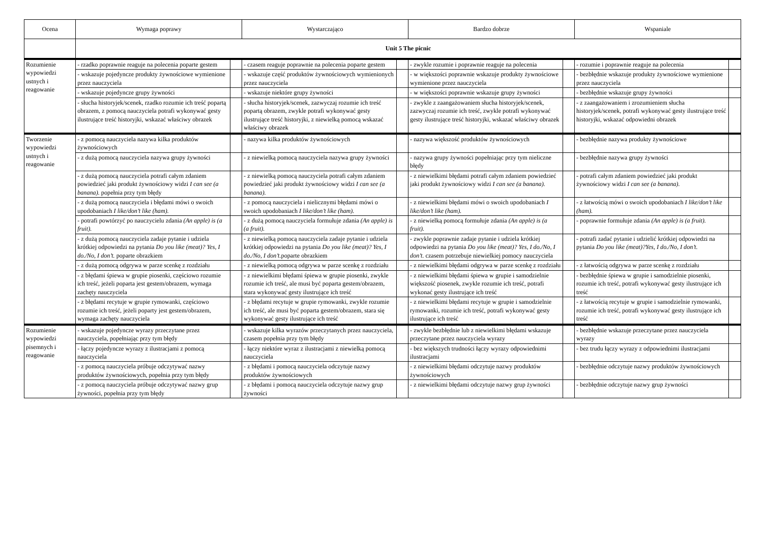| Ocena | Wymaga poprawy | | Wystarczająco | | Bardzo dobrze | | Wspaniale | |
| --- | --- | --- | --- | --- | --- | --- | --- | --- |
| | Unit 5 The picnic | | | | | | | |
| Rozumienie wypowiedzi ustnych i reagowanie | - rzadko poprawnie reaguje na polecenia poparte gestem | | - czasem reaguje poprawnie na polecenia poparte gestem | | - zwykle rozumie i poprawnie reaguje na polecenia | | - rozumie i poprawnie reaguje na polecenia | |
| | - wskazuje pojedyncze produkty żywnościowe wymienione przez nauczyciela | | - wskazuje część produktów żywnościowych wymienionych przez nauczyciela | | - w większości poprawnie wskazuje produkty żywnościowe wymienione przez nauczyciela | | - bezbłędnie wskazuje produkty żywnościowe wymienione przez nauczyciela | |
| | - wskazuje pojedyncze grupy żywności | | - wskazuje niektóre grupy żywności | | - w większości poprawnie wskazuje grupy żywności | | - bezbłędnie wskazuje grupy żywności | |
| | - słucha historyjek/scenek, rzadko rozumie ich treść popartą obrazem, z pomocą nauczyciela potrafi wykonywać gesty ilustrujące treść historyjki, wskazać właściwy obrazek | | - słucha historyjek/scenek, zazwyczaj rozumie ich treść popartą obrazem, zwykle potrafi wykonywać gesty ilustrujące treść historyjki, z niewielką pomocą wskazać właściwy obrazek | | - zwykle z zaangażowaniem słucha historyjek/scenek, zazwyczaj rozumie ich treść, zwykle potrafi wykonywać gesty ilustrujące treść historyjki, wskazać właściwy obrazek | | - z zaangażowaniem i zrozumieniem słucha historyjek/scenek, potrafi wykonywać gesty ilustrujące treść historyjki, wskazać odpowiedni obrazek | |
| Tworzenie wypowiedzi ustnych i reagowanie | - z pomocą nauczyciela nazywa kilka produktów żywnościowych | | - nazywa kilka produktów żywnościowych | | - nazywa większość produktów żywnościowych | | - bezbłędnie nazywa produkty żywnościowe | |
| | - z dużą pomocą nauczyciela nazywa grupy żywności | | - z niewielką pomocą nauczyciela nazywa grupy żywności | | - nazywa grupy żywności popełniając przy tym nieliczne błędy | | - bezbłędnie nazywa grupy żywności | |
| | - z dużą pomocą nauczyciela potrafi całym zdaniem powiedzieć jaki produkt żywnościowy widzi I can see (a banana). popełnia przy tym błędy | | - z niewielką pomocą nauczyciela potrafi całym zdaniem powiedzieć jaki produkt żywnościowy widzi I can see (a banana). | | - z niewielkimi błędami potrafi całym zdaniem powiedzieć jaki produkt żywnościowy widzi I can see (a banana). | | - potrafi całym zdaniem powiedzieć jaki produkt żywnościowy widzi I can see (a banana). | |
| | - z dużą pomocą nauczyciela i błędami mówi o swoich upodobaniach I like/don’t like (ham). | | - z pomocą nauczyciela i nielicznymi błędami mówi o swoich upodobaniach I like/don’t like (ham). | | - z niewielkimi błędami mówi o swoich upodobaniach I like/don’t like (ham). | | - z łatwością mówi o swoich upodobaniach I like/don’t like (ham). | |
| | - potrafi powtórzyć po nauczycielu zdania (An apple) is (a fruit). | | - z dużą pomocą nauczyciela formułuje zdania (An apple) is (a fruit). | | - z niewielką pomocą formułuje zdania (An apple) is (a fruit). | | - poprawnie formułuje zdania (An apple) is (a fruit). | |
| | - z dużą pomocą nauczyciela zadaje pytanie i udziela krótkiej odpowiedzi na pytania Do you like (meat)? Yes, I do./No, I don’t. poparte obrazkiem | | - z niewielką pomocą nauczyciela zadaje pytanie i udziela krótkiej odpowiedzi na pytania Do you like (meat)? Yes, I do./No, I don’t. poparte obrazkiem | | - zwykle poprawnie zadaje pytanie i udziela krótkiej odpowiedzi na pytania Do you like (meat)? Yes, I do./No, I don’t. czasem potrzebuje niewielkiej pomocy nauczyciela | | - potrafi zadać pytanie i udzielić krótkiej odpowiedzi na pytania Do you like (meat)?Yes, I do./No, I don’t. | |
| | - z dużą pomocą odgrywa w parze scenkę z rozdziału | | - z niewielką pomocą odgrywa w parze scenkę z rozdziału | | - z niewielkimi błędami odgrywa w parze scenkę z rozdziału | | - z łatwością odgrywa w parze scenkę z rozdziału | |
| | - z błędami śpiewa w grupie piosenki, częściowo rozumie ich treść, jeżeli poparta jest gestem/obrazem, wymaga zachęty nauczyciela | | - z niewielkimi błędami śpiewa w grupie piosenki, zwykle rozumie ich treść, ale musi być poparta gestem/obrazem, stara wykonywać gesty ilustrujące ich treść | | - z niewielkimi błędami śpiewa w grupie i samodzielnie większość piosenek, zwykle rozumie ich treść, potrafi wykonać gesty ilustrujące ich treść | | - bezbłędnie śpiewa w grupie i samodzielnie piosenki, rozumie ich treść, potrafi wykonywać gesty ilustrujące ich treść | |
| | - z błędami recytuje w grupie rymowanki, częściowo rozumie ich treść, jeżeli poparty jest gestem/obrazem, wymaga zachęty nauczyciela | | - z błędami recytuje w grupie rymowanki, zwykle rozumie ich treść, ale musi być poparta gestem/obrazem, stara się wykonywać gesty ilustrujące ich treść | | - z niewielkimi błędami recytuje w grupie i samodzielnie rymowanki, rozumie ich treść, potrafi wykonywać gesty ilustrujące ich treść | | - z łatwością recytuje w grupie i samodzielnie rymowanki, rozumie ich treść, potrafi wykonywać gesty ilustrujące ich treść | |
| Rozumienie wypowiedzi pisemnych i reagowanie | - wskazuje pojedyncze wyrazy przeczytane przez nauczyciela, popełniając przy tym błędy | | - wskazuje kilka wyrazów przeczytanych przez nauczyciela, czasem popełnia przy tym błędy | | - zwykle bezbłędnie lub z niewielkimi błędami wskazuje przeczytane przez nauczyciela wyrazy | | - bezbłędnie wskazuje przeczytane przez nauczyciela wyrazy | |
| | - łączy pojedyncze wyrazy z ilustracjami z pomocą nauczyciela | | - łączy niektóre wyraz z ilustracjami z niewielką pomocą nauczyciela | | - bez większych trudności łączy wyrazy odpowiednimi ilustracjami | | - bez trudu łączy wyrazy z odpowiednimi ilustracjami | |
| | - z pomocą nauczyciela próbuje odczytywać nazwy produktów żywnościowych, popełnia przy tym błędy | | - z błędami i pomocą nauczyciela odczytuje nazwy produktów żywnościowych | | - z niewielkimi błędami odczytuje nazwy produktów żywnościowych | | - bezbłędnie odczytuje nazwy produktów żywnościowych | |
| | - z pomocą nauczyciela próbuje odczytywać nazwy grup żywności, popełnia przy tym błędy | | - z błędami i pomocą nauczyciela odczytuje nazwy grup żywności | | - z niewielkimi błędami odczytuje nazwy grup żywności | | - bezbłędnie odczytuje nazwy grup żywności | |